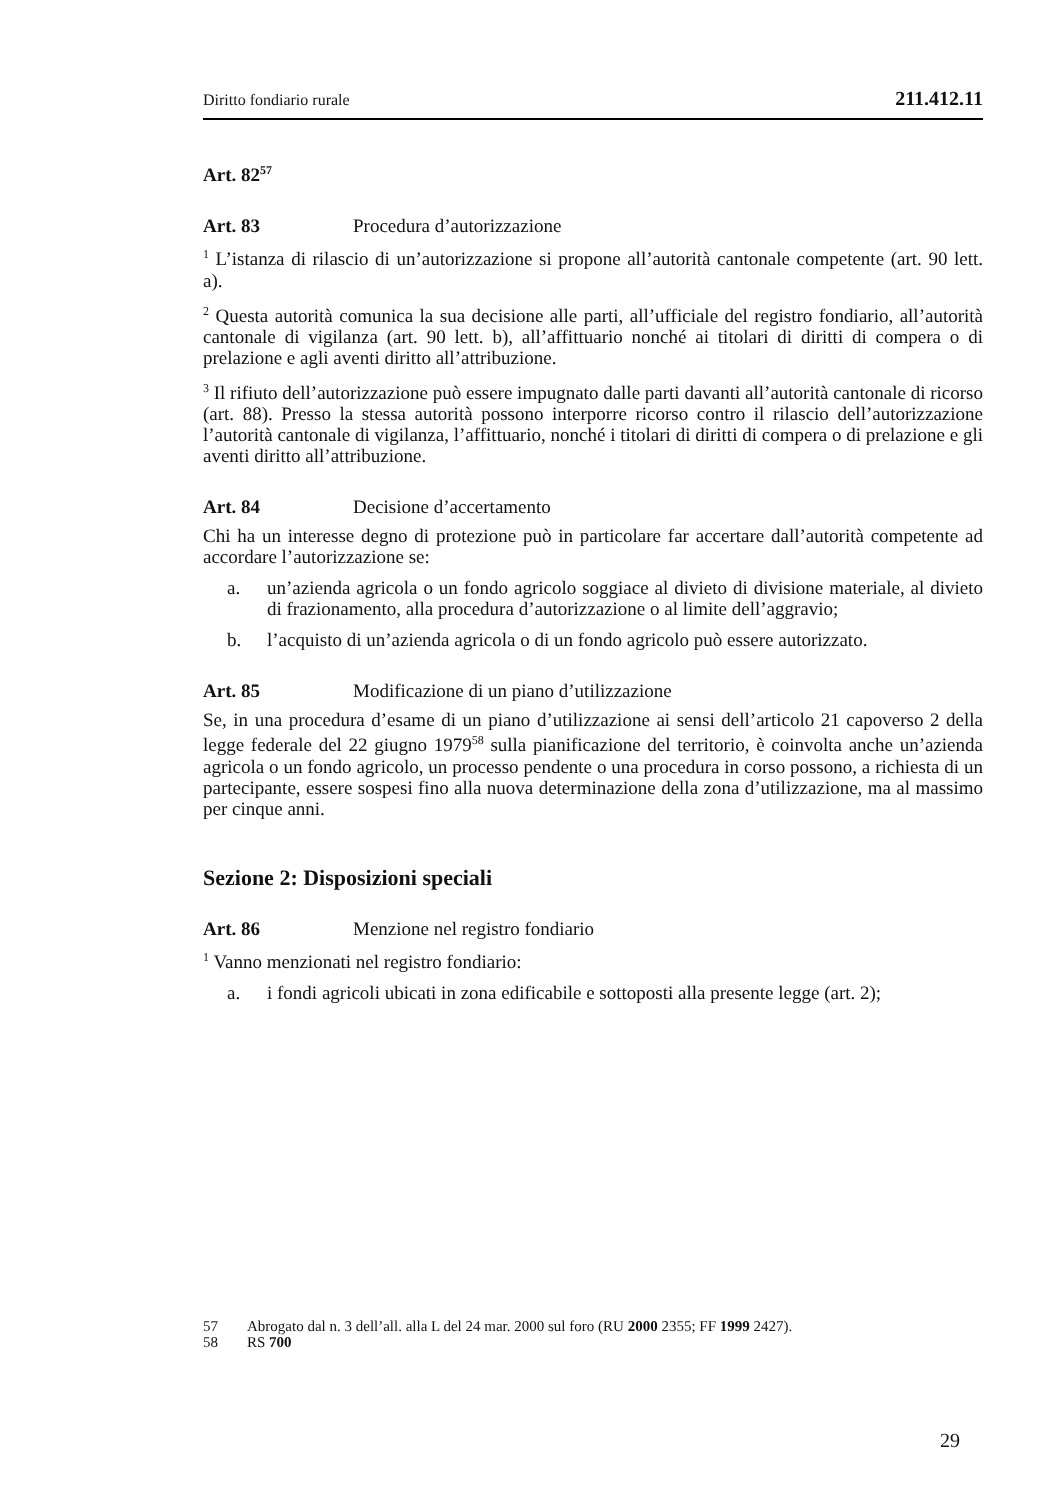Diritto fondiario rurale 211.412.11
Art. 82<sup>57</sup>
Art. 83 Procedura d’autorizzazione
<sup>1</sup> L’istanza di rilascio di un’autorizzazione si propone all’autorità cantonale competente (art. 90 lett. a).
<sup>2</sup> Questa autorità comunica la sua decisione alle parti, all’ufficiale del registro fondiario, all’autorità cantonale di vigilanza (art. 90 lett. b), all’affittuario nonché ai titolari di diritti di compera o di prelazione e agli aventi diritto all’attribuzione.
<sup>3</sup> Il rifiuto dell’autorizzazione può essere impugnato dalle parti davanti all’autorità cantonale di ricorso (art. 88). Presso la stessa autorità possono interporre ricorso contro il rilascio dell’autorizzazione l’autorità cantonale di vigilanza, l’affittuario, nonché i titolari di diritti di compera o di prelazione e gli aventi diritto all’attribuzione.
Art. 84 Decisione d’accertamento
Chi ha un interesse degno di protezione può in particolare far accertare dall’autorità competente ad accordare l’autorizzazione se:
a. un’azienda agricola o un fondo agricolo soggiace al divieto di divisione materiale, al divieto di frazionamento, alla procedura d’autorizzazione o al limite dell’aggravio;
b. l’acquisto di un’azienda agricola o di un fondo agricolo può essere autorizzato.
Art. 85 Modificazione di un piano d’utilizzazione
Se, in una procedura d’esame di un piano d’utilizzazione ai sensi dell’articolo 21 capoverso 2 della legge federale del 22 giugno 1979<sup>58</sup> sulla pianificazione del territorio, è coinvolta anche un’azienda agricola o un fondo agricolo, un processo pendente o una procedura in corso possono, a richiesta di un partecipante, essere sospesi fino alla nuova determinazione della zona d’utilizzazione, ma al massimo per cinque anni.
Sezione 2: Disposizioni speciali
Art. 86 Menzione nel registro fondiario
<sup>1</sup> Vanno menzionati nel registro fondiario:
a. i fondi agricoli ubicati in zona edificabile e sottoposti alla presente legge (art. 2);
57 Abrogato dal n. 3 dell’all. alla L del 24 mar. 2000 sul foro (RU 2000 2355; FF 1999 2427).
58 RS 700
29